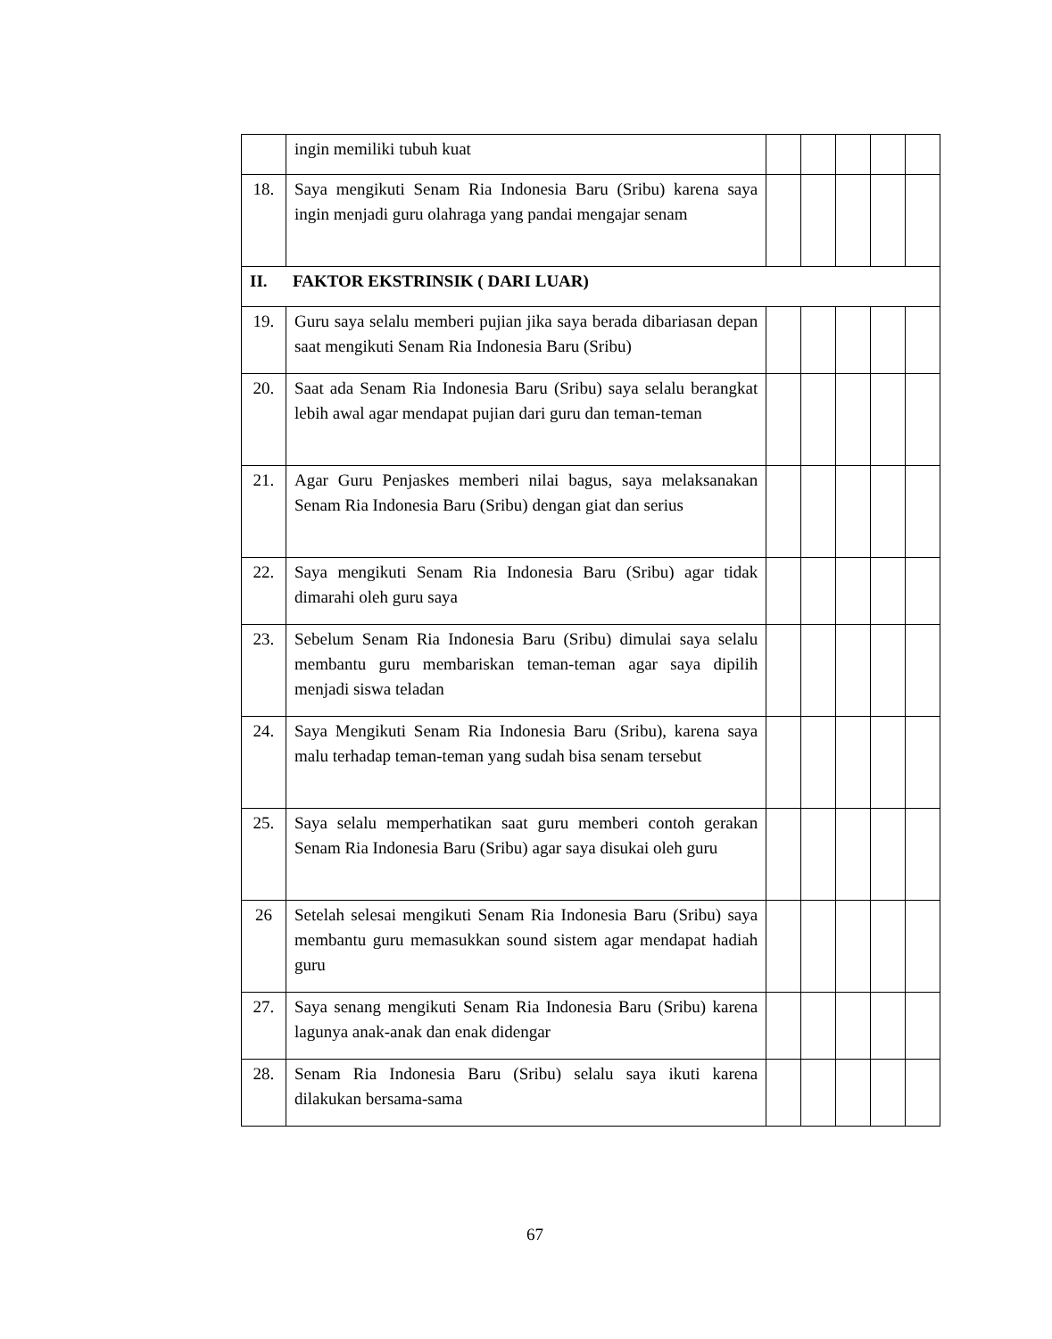| | ingin memiliki tubuh kuat | | | | | |
| 18. | Saya mengikuti Senam Ria Indonesia Baru (Sribu) karena saya ingin menjadi guru olahraga yang pandai mengajar senam | | | | | |
| II. FAKTOR EKSTRINSIK ( DARI LUAR) | | | | | | |
| 19. | Guru saya selalu memberi pujian jika saya berada dibariasan depan saat mengikuti Senam Ria Indonesia Baru (Sribu) | | | | | |
| 20. | Saat ada Senam Ria Indonesia Baru (Sribu) saya selalu berangkat lebih awal agar mendapat pujian dari guru dan teman-teman | | | | | |
| 21. | Agar Guru Penjaskes memberi nilai bagus, saya melaksanakan Senam Ria Indonesia Baru (Sribu) dengan giat dan serius | | | | | |
| 22. | Saya mengikuti Senam Ria Indonesia Baru (Sribu) agar tidak dimarahi oleh guru saya | | | | | |
| 23. | Sebelum Senam Ria Indonesia Baru (Sribu) dimulai saya selalu membantu guru membariskan teman-teman agar saya dipilih menjadi siswa teladan | | | | | |
| 24. | Saya Mengikuti Senam Ria Indonesia Baru (Sribu), karena saya malu terhadap teman-teman yang sudah bisa senam tersebut | | | | | |
| 25. | Saya selalu memperhatikan saat guru memberi contoh gerakan Senam Ria Indonesia Baru (Sribu) agar saya disukai oleh guru | | | | | |
| 26 | Setelah selesai mengikuti Senam Ria Indonesia Baru (Sribu) saya membantu guru memasukkan sound sistem agar mendapat hadiah guru | | | | | |
| 27. | Saya senang mengikuti Senam Ria Indonesia Baru (Sribu) karena lagunya anak-anak dan enak didengar | | | | | |
| 28. | Senam Ria Indonesia Baru (Sribu) selalu saya ikuti karena dilakukan bersama-sama | | | | | |
67